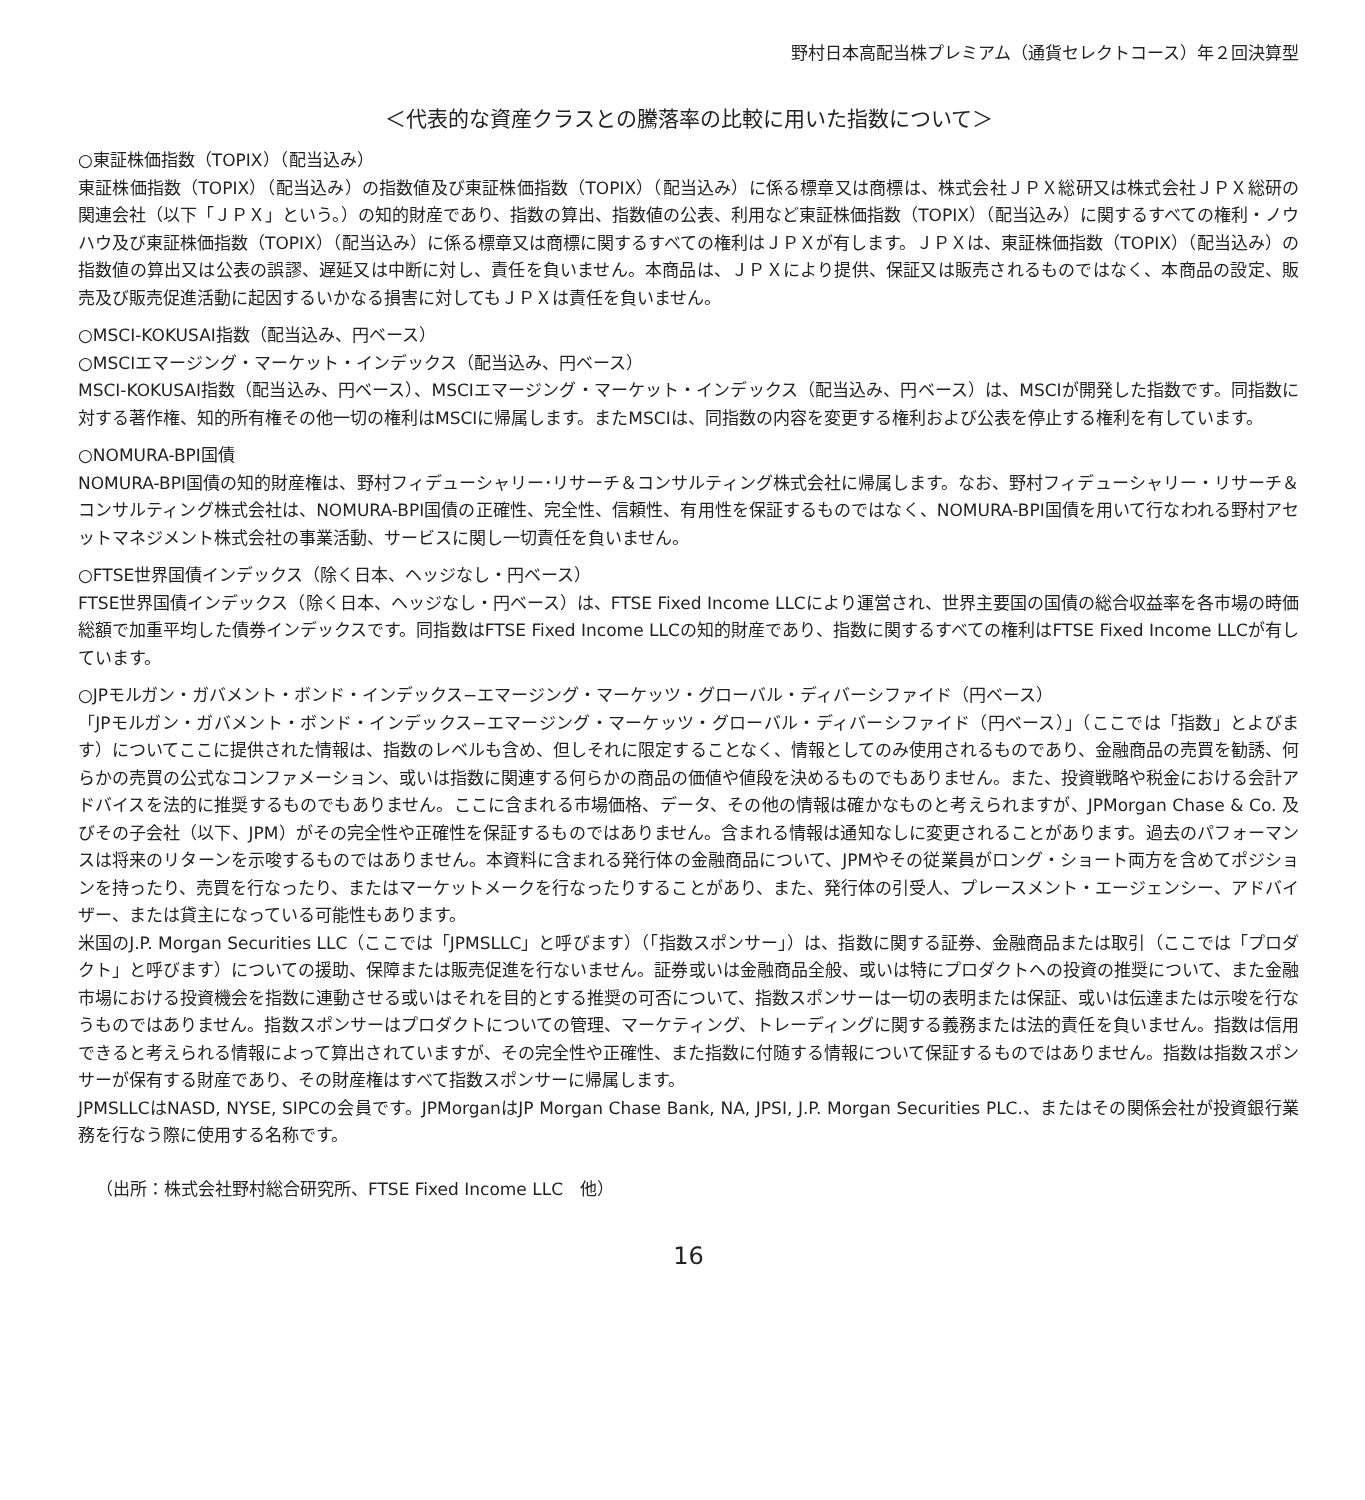野村日本高配当株プレミアム（通貨セレクトコース）年２回決算型
＜代表的な資産クラスとの騰落率の比較に用いた指数について＞
○東証株価指数（TOPIX）（配当込み）
東証株価指数（TOPIX）（配当込み）の指数値及び東証株価指数（TOPIX）（配当込み）に係る標章又は商標は、株式会社ＪＰＸ総研又は株式会社ＪＰＸ総研の関連会社（以下「ＪＰＸ」という。）の知的財産であり、指数の算出、指数値の公表、利用など東証株価指数（TOPIX）（配当込み）に関するすべての権利・ノウハウ及び東証株価指数（TOPIX）（配当込み）に係る標章又は商標に関するすべての権利はＪＰＸが有します。ＪＰＸは、東証株価指数（TOPIX）（配当込み）の指数値の算出又は公表の誤謬、遅延又は中断に対し、責任を負いません。本商品は、ＪＰＸにより提供、保証又は販売されるものではなく、本商品の設定、販売及び販売促進活動に起因するいかなる損害に対してもＪＰＸは責任を負いません。
○MSCI-KOKUSAI指数（配当込み、円ベース）
○MSCIエマージング・マーケット・インデックス（配当込み、円ベース）
MSCI-KOKUSAI指数（配当込み、円ベース）、MSCIエマージング・マーケット・インデックス（配当込み、円ベース）は、MSCIが開発した指数です。同指数に対する著作権、知的所有権その他一切の権利はMSCIに帰属します。またMSCIは、同指数の内容を変更する権利および公表を停止する権利を有しています。
○NOMURA-BPI国債
NOMURA-BPI国債の知的財産権は、野村フィデューシャリー･リサーチ＆コンサルティング株式会社に帰属します。なお、野村フィデューシャリー・リサーチ＆コンサルティング株式会社は、NOMURA-BPI国債の正確性、完全性、信頼性、有用性を保証するものではなく、NOMURA-BPI国債を用いて行なわれる野村アセットマネジメント株式会社の事業活動、サービスに関し一切責任を負いません。
○FTSE世界国債インデックス（除く日本、ヘッジなし・円ベース）
FTSE世界国債インデックス（除く日本、ヘッジなし・円ベース）は、FTSE Fixed Income LLCにより運営され、世界主要国の国債の総合収益率を各市場の時価総額で加重平均した債券インデックスです。同指数はFTSE Fixed Income LLCの知的財産であり、指数に関するすべての権利はFTSE Fixed Income LLCが有しています。
○JPモルガン・ガバメント・ボンド・インデックス−エマージング・マーケッツ・グローバル・ディバーシファイド（円ベース）
「JPモルガン・ガバメント・ボンド・インデックス−エマージング・マーケッツ・グローバル・ディバーシファイド（円ベース）」（ここでは「指数」とよびます）についてここに提供された情報は、指数のレベルも含め、但しそれに限定することなく、情報としてのみ使用されるものであり、金融商品の売買を勧誘、何らかの売買の公式なコンファメーション、或いは指数に関連する何らかの商品の価値や値段を決めるものでもありません。また、投資戦略や税金における会計アドバイスを法的に推奨するものでもありません。ここに含まれる市場価格、データ、その他の情報は確かなものと考えられますが、JPMorgan Chase & Co. 及びその子会社（以下、JPM）がその完全性や正確性を保証するものではありません。含まれる情報は通知なしに変更されることがあります。過去のパフォーマンスは将来のリターンを示唆するものではありません。本資料に含まれる発行体の金融商品について、JPMやその従業員がロング・ショート両方を含めてポジションを持ったり、売買を行なったり、またはマーケットメークを行なったりすることがあり、また、発行体の引受人、プレースメント・エージェンシー、アドバイザー、または貸主になっている可能性もあります。
米国のJ.P. Morgan Securities LLC（ここでは「JPMSLLC」と呼びます）（「指数スポンサー」）は、指数に関する証券、金融商品または取引（ここでは「プロダクト」と呼びます）についての援助、保障または販売促進を行ないません。証券或いは金融商品全般、或いは特にプロダクトへの投資の推奨について、また金融市場における投資機会を指数に連動させる或いはそれを目的とする推奨の可否について、指数スポンサーは一切の表明または保証、或いは伝達または示唆を行なうものではありません。指数スポンサーはプロダクトについての管理、マーケティング、トレーディングに関する義務または法的責任を負いません。指数は信用できると考えられる情報によって算出されていますが、その完全性や正確性、また指数に付随する情報について保証するものではありません。指数は指数スポンサーが保有する財産であり、その財産権はすべて指数スポンサーに帰属します。
JPMSLLCはNASD, NYSE, SIPCの会員です。JPMorganはJP Morgan Chase Bank, NA, JPSI, J.P. Morgan Securities PLC.、またはその関係会社が投資銀行業務を行なう際に使用する名称です。
（出所：株式会社野村総合研究所、FTSE Fixed Income LLC　他）
16